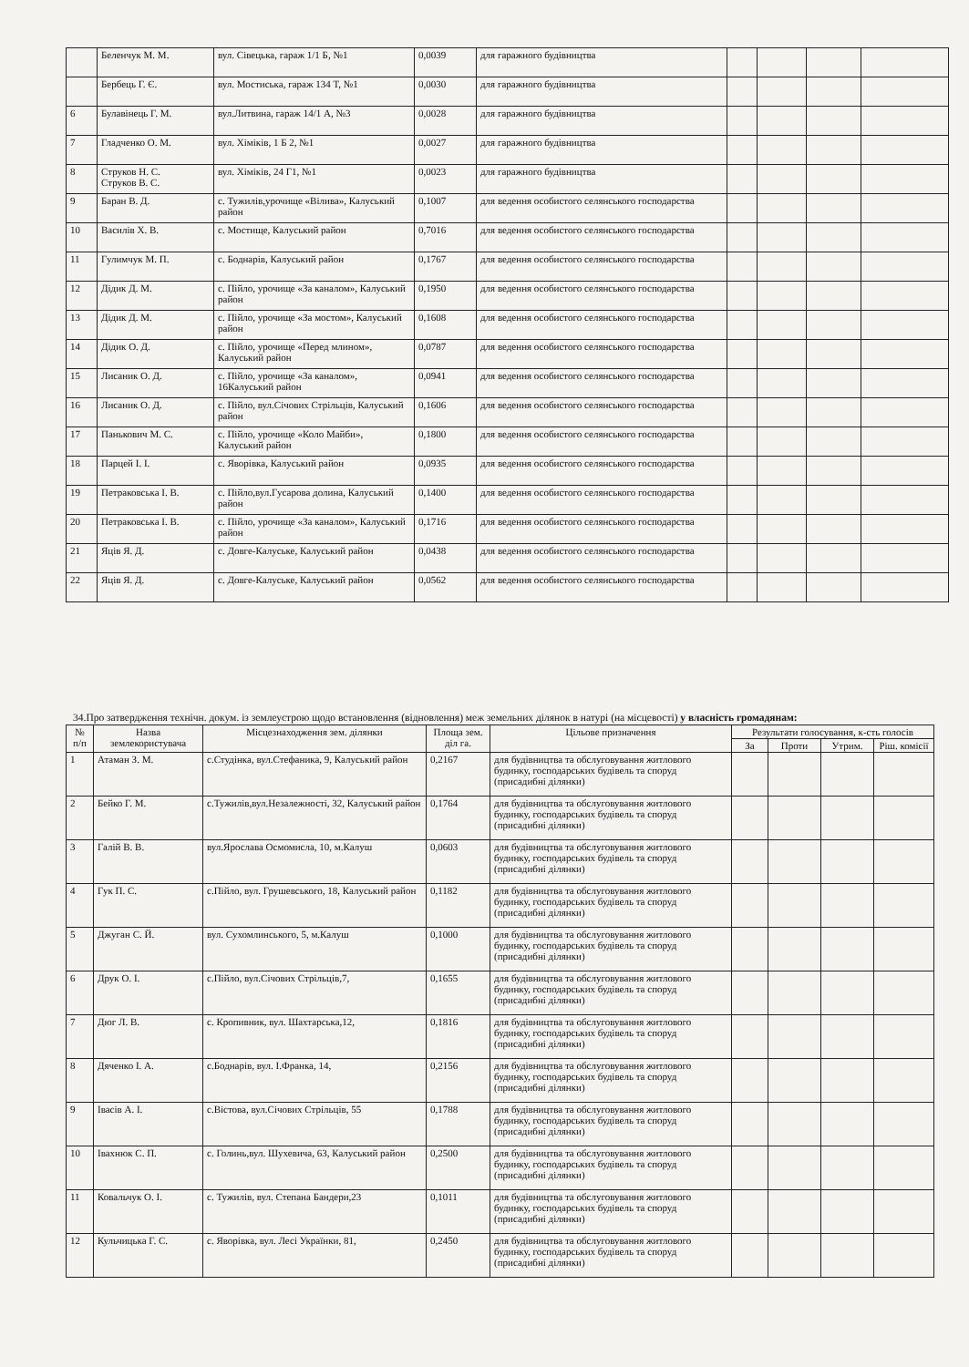| | Беленчук М. М. | вул. Сівецька, гараж 1/1 Б, №1 | 0,0039 | для гаражного будівництва | | | | |
| | Бербець Г. Є. | вул. Мостиська, гараж 134 Т, №1 | 0,0030 | для гаражного будівництва | | | | |
| 6 | Булавінець Г. М. | вул.Литвина, гараж 14/1 А, №3 | 0,0028 | для гаражного будівництва | | | | |
| 7 | Гладченко О. М. | вул. Хіміків, 1 Б 2, №1 | 0,0027 | для гаражного будівництва | | | | |
| 8 | Струков Н. С. Струков В. С. | вул. Хіміків, 24 Г1, №1 | 0,0023 | для гаражного будівництва | | | | |
| 9 | Баран В. Д. | с. Тужилів,урочище «Вілива», Калуський район | 0,1007 | для ведення особистого селянського господарства | | | | |
| 10 | Василів Х. В. | с. Мостище, Калуський район | 0,7016 | для ведення особистого селянського господарства | | | | |
| 11 | Гулимчук М. П. | с. Боднарів, Калуський район | 0,1767 | для ведення особистого селянського господарства | | | | |
| 12 | Дідик Д. М. | с. Пійло, урочище «За каналом», Калуський район | 0,1950 | для ведення особистого селянського господарства | | | | |
| 13 | Дідик Д. М. | с. Пійло, урочище «За мостом», Калуський район | 0,1608 | для ведення особистого селянського господарства | | | | |
| 14 | Дідик О. Д. | с. Пійло, урочище «Перед млином», Калуський район | 0,0787 | для ведення особистого селянського господарства | | | | |
| 15 | Лисаник О. Д. | с. Пійло, урочище «За каналом», 16Калуський район | 0,0941 | для ведення особистого селянського господарства | | | | |
| 16 | Лисаник О. Д. | с. Пійло, вул.Січових Стрільців, Калуський район | 0,1606 | для ведення особистого селянського господарства | | | | |
| 17 | Панькович М. С. | с. Пійло, урочище «Коло Майби», Калуський район | 0,1800 | для ведення особистого селянського господарства | | | | |
| 18 | Парцей І. І. | с. Яворівка, Калуський район | 0,0935 | для ведення особистого селянського господарства | | | | |
| 19 | Петраковська І. В. | с. Пійло,вул.Гусарова долина, Калуський район | 0,1400 | для ведення особистого селянського господарства | | | | |
| 20 | Петраковська І. В. | с. Пійло, урочище «За каналом», Калуський район | 0,1716 | для ведення особистого селянського господарства | | | | |
| 21 | Яців Я. Д. | с. Довге-Калуське, Калуський район | 0,0438 | для ведення особистого селянського господарства | | | | |
| 22 | Яців Я. Д. | с. Довге-Калуське, Калуський район | 0,0562 | для ведення особистого селянського господарства | | | | |
34.Про затвердження технічн. докум. із землеустрою щодо встановлення (відновлення) меж земельних ділянок в натурі (на місцевості) у власність громадянам:
| № п/п | Назва землекористувача | Місцезнаходження зем. ділянки | Площа зем. діл га. | Цільове призначення | Результати голосування, к-сть голосів | | | |
| --- | --- | --- | --- | --- | --- | --- | --- | --- |
| | | | | | За | Проти | Утрим. | Ріш. комісії |
| 1 | Атаман З. М. | с.Студінка, вул.Стефаника, 9, Калуський район | 0,2167 | для будівництва та обслуговування житлового будинку, господарських будівель та споруд (присадибні ділянки) | | | | |
| 2 | Бейко Г. М. | с.Тужилів,вул.Незалежності, 32, Калуський район | 0,1764 | для будівництва та обслуговування житлового будинку, господарських будівель та споруд (присадибні ділянки) | | | | |
| 3 | Галій В. В. | вул.Ярослава Осмомисла, 10, м.Калуш | 0,0603 | для будівництва та обслуговування житлового будинку, господарських будівель та споруд (присадибні ділянки) | | | | |
| 4 | Гук П. С. | с.Пійло, вул. Грушевського, 18, Калуський район | 0,1182 | для будівництва та обслуговування житлового будинку, господарських будівель та споруд (присадибні ділянки) | | | | |
| 5 | Джуган С. Й. | вул. Сухомлинського, 5, м.Калуш | 0,1000 | для будівництва та обслуговування житлового будинку, господарських будівель та споруд (присадибні ділянки) | | | | |
| 6 | Друк О. І. | с.Пійло, вул.Січових Стрільців,7, | 0,1655 | для будівництва та обслуговування житлового будинку, господарських будівель та споруд (присадибні ділянки) | | | | |
| 7 | Дюг Л. В. | с. Кропивник, вул. Шахтарська,12, | 0,1816 | для будівництва та обслуговування житлового будинку, господарських будівель та споруд (присадибні ділянки) | | | | |
| 8 | Дяченко І. А. | с.Боднарів, вул. І.Франка, 14, | 0,2156 | для будівництва та обслуговування житлового будинку, господарських будівель та споруд (присадибні ділянки) | | | | |
| 9 | Івасів А. І. | с.Вістова, вул.Січових Стрільців, 55 | 0,1788 | для будівництва та обслуговування житлового будинку, господарських будівель та споруд (присадибні ділянки) | | | | |
| 10 | Івахнюк С. П. | с. Голинь,вул. Шухевича, 63, Калуський район | 0,2500 | для будівництва та обслуговування житлового будинку, господарських будівель та споруд (присадибні ділянки) | | | | |
| 11 | Ковальчук О. І. | с. Тужилів, вул. Степана Бандери,23 | 0,1011 | для будівництва та обслуговування житлового будинку, господарських будівель та споруд (присадибні ділянки) | | | | |
| 12 | Кульчицька Г. С. | с. Яворівка, вул. Лесі Українки, 81, | 0,2450 | для будівництва та обслуговування житлового будинку, господарських будівель та споруд (присадибні ділянки) | | | | |